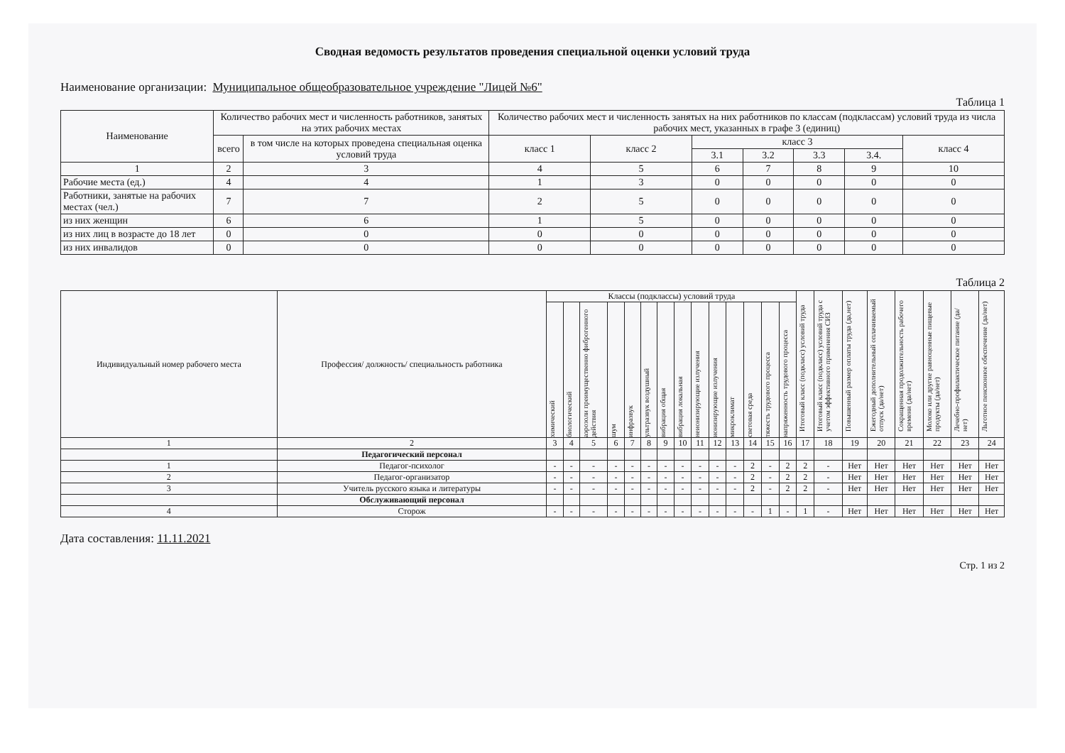Сводная ведомость результатов проведения специальной оценки условий труда
Наименование организации: Муниципальное общеобразовательное учреждение "Лицей №6"
Таблица 1
| Наименование | Количество рабочих мест и численность работников, занятых на этих рабочих местах | | Количество рабочих мест и численность занятых на них работников по классам (подклассам) условий труда из числа рабочих мест, указанных в графе 3 (единиц) | | | | | | |
| --- | --- | --- | --- | --- | --- | --- | --- | --- | --- |
| | всего | в том числе на которых проведена специальная оценка условий труда | класс 1 | класс 2 | класс 3 | | | | класс 4 |
| | | | | | 3.1 | 3.2 | 3.3 | 3.4. | |
| 1 | 2 | 3 | 4 | 5 | 6 | 7 | 8 | 9 | 10 |
| Рабочие места (ед.) | 4 | 4 | 1 | 3 | 0 | 0 | 0 | 0 | 0 |
| Работники, занятые на рабочих местах (чел.) | 7 | 7 | 2 | 5 | 0 | 0 | 0 | 0 | 0 |
| из них женщин | 6 | 6 | 1 | 5 | 0 | 0 | 0 | 0 | 0 |
| из них лиц в возрасте до 18 лет | 0 | 0 | 0 | 0 | 0 | 0 | 0 | 0 | 0 |
| из них инвалидов | 0 | 0 | 0 | 0 | 0 | 0 | 0 | 0 | 0 |
Таблица 2
| Индивидуальный номер рабочего места | Профессия/ должность/ специальность работника | Классы (подклассы) условий труда | | | | | | | | | | | | | | Итоговый класс (подкласс) условий труда | Итоговый класс (подкласс) условий труда с учетом эффективного применения СИЗ | Повышенный размер оплаты труда (да,нет) | Ежегодный дополнительный оплачиваемый отпуск (да/нет) | Сокращенная продолжительность рабочего времени (да/нет) | Молоко или другие равноценные пищевые продукты (да/нет) | Лечебно-профилактическое питание (да/нет) | Льготное пенсионное обеспечение (да/нет) |
| --- | --- | --- | --- | --- | --- | --- | --- | --- | --- | --- | --- | --- | --- | --- | --- | --- | --- | --- | --- | --- | --- | --- | --- |
| | | химический | биологический | аэрозоли преимущественно фиброгенного действия | шум | инфразвук | ультразвук воздушный | вибрация общая | вибрация локальная | неионизирующие излучения | ионизирующие излучения | микроклимат | световая среда | тяжесть трудового процесса | напряженность трудового процесса | | | | | | | | |
| 1 | 2 | 3 | 4 | 5 | 6 | 7 | 8 | 9 | 10 | 11 | 12 | 13 | 14 | 15 | 16 | 17 | 18 | 19 | 20 | 21 | 22 | 23 | 24 |
| | Педагогический персонал | | | | | | | | | | | | | | | | | | | | | | |
| 1 | Педагог-психолог | - | - | - | - | - | - | - | - | - | - | - | 2 | - | 2 | 2 | - | Нет | Нет | Нет | Нет | Нет | Нет |
| 2 | Педагог-организатор | - | - | - | - | - | - | - | - | - | - | - | 2 | - | 2 | 2 | - | Нет | Нет | Нет | Нет | Нет | Нет |
| 3 | Учитель русского языка и литературы | - | - | - | - | - | - | - | - | - | - | - | 2 | - | 2 | 2 | - | Нет | Нет | Нет | Нет | Нет | Нет |
| | Обслуживающий персонал | | | | | | | | | | | | | | | | | | | | | | |
| 4 | Сторож | - | - | - | - | - | - | - | - | - | - | - | - | 1 | - | 1 | - | Нет | Нет | Нет | Нет | Нет | Нет |
Дата составления: 11.11.2021
Стр. 1 из 2